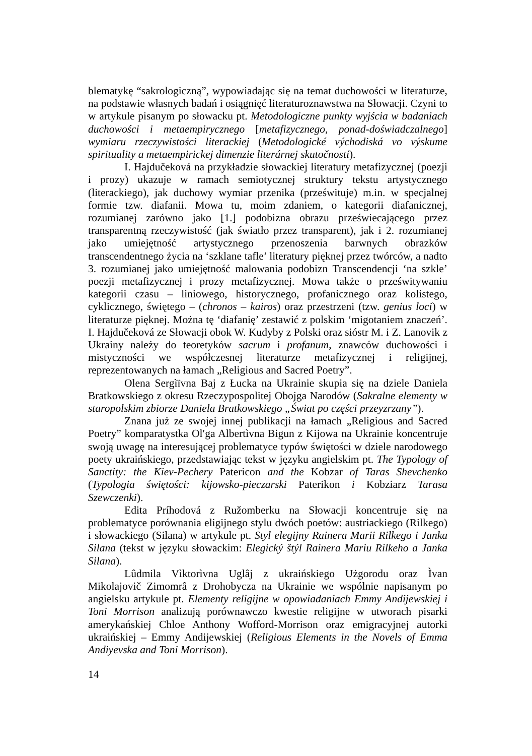blematykę “sakrologiczną”, wypowiadając się na temat duchowości w literaturze, na podstawie własnych badań i osiągnięć literaturoznawstwa na Słowacji. Czyni to w artykule pisanym po słowacku pt. Metodologiczne punkty wyjścia w badaniach duchowości i metaempirycznego [metafizycznego, ponad-doświadczalnego] wymiaru rzeczywistości literackiej (Metodologické východiská vo výskume spirituality a metaempirickej dimenzie literárnej skutočnosti).
I. Hajdučeková na przykładzie słowackiej literatury metafizycznej (poezji i prozy) ukazuje w ramach semiotycznej struktury tekstu artystycznego (literackiego), jak duchowy wymiar przenika (prześwituje) m.in. w specjalnej formie tzw. diafanii. Mowa tu, moim zdaniem, o kategorii diafanicznej, rozumianej zarówno jako [1.] podobizna obrazu przeświecającego przez transparentną rzeczywistość (jak światło przez transparent), jak i 2. rozumianej jako umiejętność artystycznego przenoszenia barwnych obrazków transcendentnego życia na ‘szklane tafle’ literatury pięknej przez twórców, a nadto 3. rozumianej jako umiejętność malowania podobizn Transcendencji ‘na szkle’ poezji metafizycznej i prozy metafizycznej. Mowa także o prześwitywaniu kategorii czasu – liniowego, historycznego, profanicznego oraz kolistego, cyklicznego, świętego – (chronos – kairos) oraz przestrzeni (tzw. genius loci) w literaturze pięknej. Można tę ‘diafanię’ zestawić z polskim ‘migotaniem znaczeń’. I. Hajdučeková ze Słowacji obok W. Kudyby z Polski oraz sióstr M. i Z. Lanovik z Ukrainy należy do teoretyków sacrum i profanum, znawców duchowości i mistyczności we współczesnej literaturze metafizycznej i religijnej, reprezentowanych na łamach „Religious and Sacred Poetry”.
Olena Sergìïvna Baj z Łucka na Ukrainie skupia się na dziele Daniela Bratkowskiego z okresu Rzeczypospolitej Obojga Narodów (Sakralne elementy w staropolskim zbiorze Daniela Bratkowskiego „Świat po części przeyzrzany”).
Znana już ze swojej innej publikacji na łamach „Religious and Sacred Poetry” komparatystka Ol′ga Albertìvna Bigun z Kijowa na Ukrainie koncentruje swoją uwagę na interesującej problematyce typów świętości w dziele narodowego poety ukraińskiego, przedstawiając tekst w języku angielskim pt. The Typology of Sanctity: the Kiev-Pechery Patericon and the Kobzar of Taras Shevchenko (Typologia świętości: kijowsko-pieczarski Paterikon i Kobziarz Tarasa Szewczenki).
Edita Príhodová z Ružomberku na Słowacji koncentruje się na problematyce porównania eligijnego stylu dwóch poetów: austriackiego (Rilkego) i słowackiego (Silana) w artykule pt. Styl elegijny Rainera Marii Rilkego i Janka Silana (tekst w języku słowackim: Elegický štýl Rainera Mariu Rilkeho a Janka Silana).
Lûdmila Vìktorìvna Uglâj z ukraińskiego Użgorodu oraz Ìvan Mikolajovič Zimomrâ z Drohobycza na Ukrainie we wspólnie napisanym po angielsku artykule pt. Elementy religijne w opowiadaniach Emmy Andijewskiej i Toni Morrison analizują porównawczo kwestie religijne w utworach pisarki amerykańskiej Chloe Anthony Wofford-Morrison oraz emigracyjnej autorki ukraińskiej – Emmy Andijewskiej (Religious Elements in the Novels of Emma Andiyevska and Toni Morrison).
14